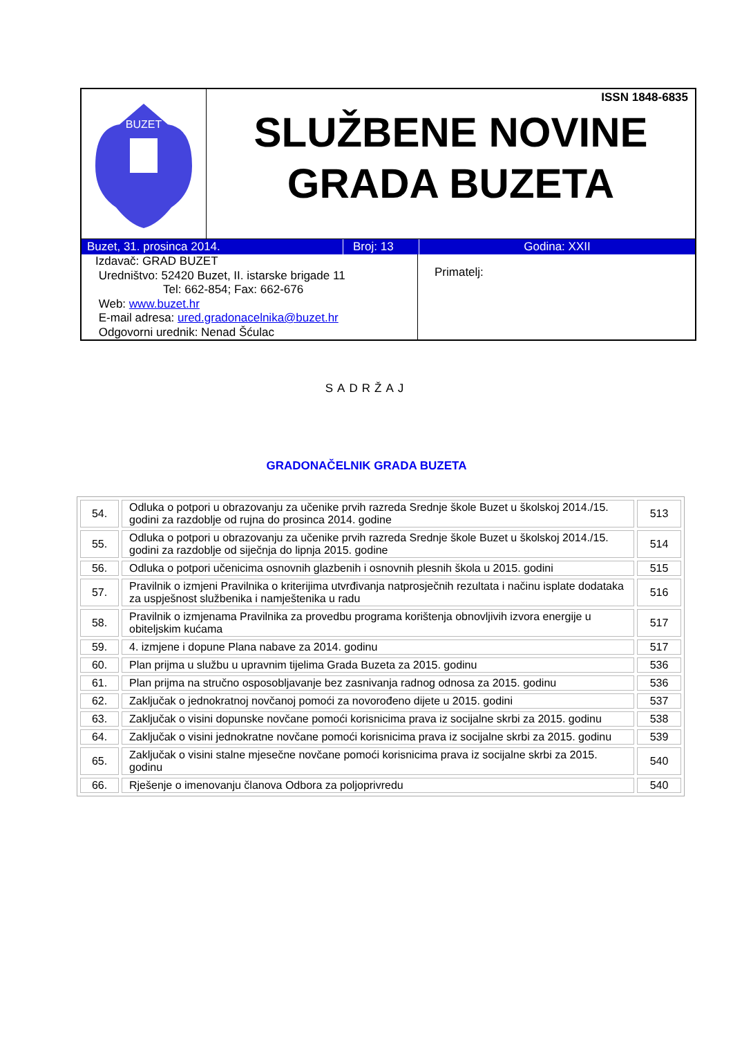BUZET
ISSN 1848-6835
SLUŽBENE NOVINE
GRADA BUZETA
Buzet, 31. prosinca 2014. Broj: 13 Godina: XXII
Izdavač: GRAD BUZET
Uredništvo: 52420 Buzet, II. istarske brigade 11
Tel: 662-854; Fax: 662-676
Web: www.buzet.hr
E-mail adresa: ured.gradonacelnika@buzet.hr
Odgovorni urednik: Nenad Šćulac
Primatelj:
SADRŽAJ
GRADONAČELNIK GRADA BUZETA
| 54. | Odluka o potpori u obrazovanju za učenike prvih razreda Srednje škole Buzet u školskoj 2014./15. godini za razdoblje od rujna do prosinca 2014. godine | 513 |
| 55. | Odluka o potpori u obrazovanju za učenike prvih razreda Srednje škole Buzet u školskoj 2014./15. godini za razdoblje od siječnja do lipnja 2015. godine | 514 |
| 56. | Odluka o potpori učenicima osnovnih glazbenih i osnovnih plesnih škola u 2015. godini | 515 |
| 57. | Pravilnik o izmjeni Pravilnika o kriterijima utvrđivanja natprosječnih rezultata i načinu isplate dodataka za uspješnost službenika i namještenika u radu | 516 |
| 58. | Pravilnik o izmjenama Pravilnika za provedbu programa korištenja obnovljivih izvora energije u obiteljskim kućama | 517 |
| 59. | 4. izmjene i dopune Plana nabave za 2014. godinu | 517 |
| 60. | Plan prijma u službu u upravnim tijelima Grada Buzeta za 2015. godinu | 536 |
| 61. | Plan prijma na stručno osposobljavanje bez zasnivanja radnog odnosa za 2015. godinu | 536 |
| 62. | Zaključak o jednokratnoj novčanoj pomoći za novorođeno dijete u 2015. godini | 537 |
| 63. | Zaključak o visini dopunske novčane pomoći korisnicima prava iz socijalne skrbi za 2015. godinu | 538 |
| 64. | Zaključak o visini jednokratne novčane pomoći korisnicima prava iz socijalne skrbi za 2015. godinu | 539 |
| 65. | Zaključak o visini stalne mjesečne novčane pomoći korisnicima prava iz socijalne skrbi za 2015. godinu | 540 |
| 66. | Rješenje o imenovanju članova Odbora za poljoprivredu | 540 |